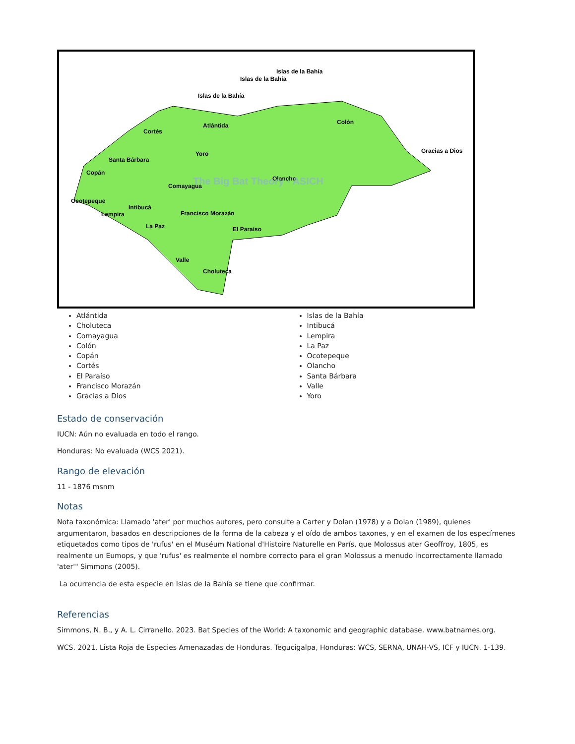Islas de la Bahía
Islas de la Bahía
Islas de la Bahía
Atlántida
Colón
Cortés
Yoro
Gracias a Dios
Santa Bárbara
Copán
Comayagua
Olancho
Ocotepeque
Intibucá
Lempira
Francisco Morazán
La Paz
El Paraíso
Valle
Choluteca
The Big Bat Theory - ASICH
Atlántida
Choluteca
Comayagua
Colón
Copán
Cortés
El Paraíso
Francisco Morazán
Gracias a Dios
Islas de la Bahía
Intibucá
Lempira
La Paz
Ocotepeque
Olancho
Santa Bárbara
Valle
Yoro
Estado de conservación
IUCN: Aún no evaluada en todo el rango.
Honduras: No evaluada (WCS 2021).
Rango de elevación
11 - 1876 msnm
Notas
Nota taxonómica: Llamado 'ater' por muchos autores, pero consulte a Carter y Dolan (1978) y a Dolan (1989), quienes argumentaron, basados en descripciones de la forma de la cabeza y el oído de ambos taxones, y en el examen de los especímenes etiquetados como tipos de 'rufus' en el Muséum National d'Histoire Naturelle en París, que Molossus ater Geoffroy, 1805, es realmente un Eumops, y que 'rufus' es realmente el nombre correcto para el gran Molossus a menudo incorrectamente llamado 'ater'" Simmons (2005).
La ocurrencia de esta especie en Islas de la Bahía se tiene que confirmar.
Referencias
Simmons, N. B., y A. L. Cirranello. 2023. Bat Species of the World: A taxonomic and geographic database. www.batnames.org.
WCS. 2021. Lista Roja de Especies Amenazadas de Honduras. Tegucigalpa, Honduras: WCS, SERNA, UNAH-VS, ICF y IUCN. 1-139.